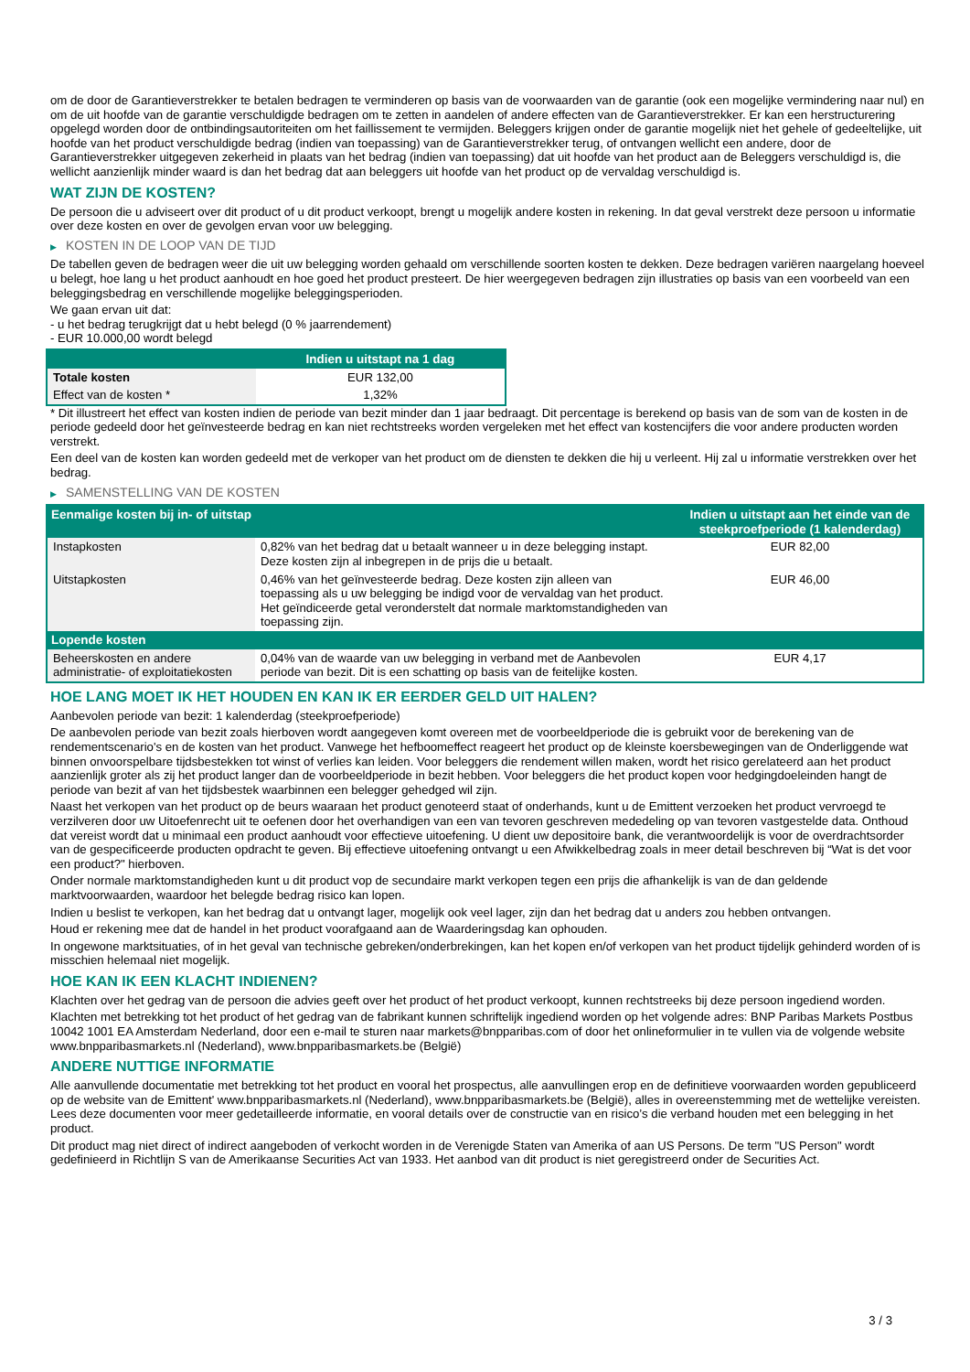om de door de Garantieverstrekker te betalen bedragen te verminderen op basis van de voorwaarden van de garantie (ook een mogelijke vermindering naar nul) en om de uit hoofde van de garantie verschuldigde bedragen om te zetten in aandelen of andere effecten van de Garantieverstrekker. Er kan een herstructurering opgelegd worden door de ontbindingsautoriteiten om het faillissement te vermijden. Beleggers krijgen onder de garantie mogelijk niet het gehele of gedeeltelijke, uit hoofde van het product verschuldigde bedrag (indien van toepassing) van de Garantieverstrekker terug, of ontvangen wellicht een andere, door de Garantieverstrekker uitgegeven zekerheid in plaats van het bedrag (indien van toepassing) dat uit hoofde van het product aan de Beleggers verschuldigd is, die wellicht aanzienlijk minder waard is dan het bedrag dat aan beleggers uit hoofde van het product op de vervaldag verschuldigd is.
WAT ZIJN DE KOSTEN?
De persoon die u adviseert over dit product of u dit product verkoopt, brengt u mogelijk andere kosten in rekening. In dat geval verstrekt deze persoon u informatie over deze kosten en over de gevolgen ervan voor uw belegging.
▶ KOSTEN IN DE LOOP VAN DE TIJD
De tabellen geven de bedragen weer die uit uw belegging worden gehaald om verschillende soorten kosten te dekken. Deze bedragen variëren naargelang hoeveel u belegt, hoe lang u het product aanhoudt en hoe goed het product presteert. De hier weergegeven bedragen zijn illustraties op basis van een voorbeeld van een beleggingsbedrag en verschillende mogelijke beleggingsperioden.
We gaan ervan uit dat:
- u het bedrag terugkrijgt dat u hebt belegd (0 % jaarrendement)
- EUR 10.000,00 wordt belegd
| | Indien u uitstapt na 1 dag |
| --- | --- |
| Totale kosten | EUR 132,00 |
| Effect van de kosten * | 1,32% |
* Dit illustreert het effect van kosten indien de periode van bezit minder dan 1 jaar bedraagt. Dit percentage is berekend op basis van de som van de kosten in de periode gedeeld door het geïnvesteerde bedrag en kan niet rechtstreeks worden vergeleken met het effect van kostencijfers die voor andere producten worden verstrekt.
Een deel van de kosten kan worden gedeeld met de verkoper van het product om de diensten te dekken die hij u verleent. Hij zal u informatie verstrekken over het bedrag.
▶ SAMENSTELLING VAN DE KOSTEN
| Eenmalige kosten bij in- of uitstap | | Indien u uitstapt aan het einde van de steekproefperiode (1 kalenderdag) |
| --- | --- | --- |
| Instapkosten | 0,82% van het bedrag dat u betaalt wanneer u in deze belegging instapt. Deze kosten zijn al inbegrepen in de prijs die u betaalt. | EUR 82,00 |
| Uitstapkosten | 0,46% van het geïnvesteerde bedrag. Deze kosten zijn alleen van toepassing als u uw belegging be indigd voor de vervaldag van het product. Het geïndiceerde getal veronderstelt dat normale marktomstandigheden van toepassing zijn. | EUR 46,00 |
| Lopende kosten | | |
| Beheerskosten en andere administratie- of exploitatiekosten | 0,04% van de waarde van uw belegging in verband met de Aanbevolen periode van bezit. Dit is een schatting op basis van de feitelijke kosten. | EUR 4,17 |
HOE LANG MOET IK HET HOUDEN EN KAN IK ER EERDER GELD UIT HALEN?
Aanbevolen periode van bezit: 1 kalenderdag (steekproefperiode)
De aanbevolen periode van bezit zoals hierboven wordt aangegeven komt overeen met de voorbeeldperiode die is gebruikt voor de berekening van de rendementscenario's en de kosten van het product. Vanwege het hefboomeffect reageert het product op de kleinste koersbewegingen van de Onderliggende wat binnen onvoorspelbare tijdsbestekken tot winst of verlies kan leiden. Voor beleggers die rendement willen maken, wordt het risico gerelateerd aan het product aanzienlijk groter als zij het product langer dan de voorbeeldperiode in bezit hebben. Voor beleggers die het product kopen voor hedgingdoeleinden hangt de periode van bezit af van het tijdsbestek waarbinnen een belegger gehedged wil zijn.
Naast het verkopen van het product op de beurs waaraan het product genoteerd staat of onderhands, kunt u de Emittent verzoeken het product vervroegd te verzilveren door uw Uitoefenrecht uit te oefenen door het overhandigen van een van tevoren geschreven mededeling op van tevoren vastgestelde data. Onthoud dat vereist wordt dat u minimaal een product aanhoudt voor effectieve uitoefening. U dient uw depositoire bank, die verantwoordelijk is voor de overdrachtsorder van de gespecificeerde producten opdracht te geven. Bij effectieve uitoefening ontvangt u een Afwikkelbedrag zoals in meer detail beschreven bij “Wat is det voor een product?" hierboven.
Onder normale marktomstandigheden kunt u dit product vop de secundaire markt verkopen tegen een prijs die afhankelijk is van de dan geldende marktvoorwaarden, waardoor het belegde bedrag risico kan lopen.
Indien u beslist te verkopen, kan het bedrag dat u ontvangt lager, mogelijk ook veel lager, zijn dan het bedrag dat u anders zou hebben ontvangen.
Houd er rekening mee dat de handel in het product voorafgaand aan de Waarderingsdag kan ophouden.
In ongewone marktsituaties, of in het geval van technische gebreken/onderbrekingen, kan het kopen en/of verkopen van het product tijdelijk gehinderd worden of is misschien helemaal niet mogelijk.
HOE KAN IK EEN KLACHT INDIENEN?
Klachten over het gedrag van de persoon die advies geeft over het product of het product verkoopt, kunnen rechtstreeks bij deze persoon ingediend worden.
Klachten met betrekking tot het product of het gedrag van de fabrikant kunnen schriftelijk ingediend worden op het volgende adres: BNP Paribas Markets Postbus 10042 1001 EA Amsterdam Nederland, door een e-mail te sturen naar markets@bnpparibas.com of door het onlineformulier in te vullen via de volgende website www.bnpparibasmarkets.nl (Nederland), www.bnpparibasmarkets.be (België)
ANDERE NUTTIGE INFORMATIE
Alle aanvullende documentatie met betrekking tot het product en vooral het prospectus, alle aanvullingen erop en de definitieve voorwaarden worden gepubliceerd op de website van de Emittent' www.bnpparibasmarkets.nl (Nederland), www.bnpparibasmarkets.be (België), alles in overeenstemming met de wettelijke vereisten. Lees deze documenten voor meer gedetailleerde informatie, en vooral details over de constructie van en risico’s die verband houden met een belegging in het product.
Dit product mag niet direct of indirect aangeboden of verkocht worden in de Verenigde Staten van Amerika of aan US Persons. De term "US Person" wordt gedefinieerd in Richtlijn S van de Amerikaanse Securities Act van 1933. Het aanbod van dit product is niet geregistreerd onder de Securities Act.
3 / 3